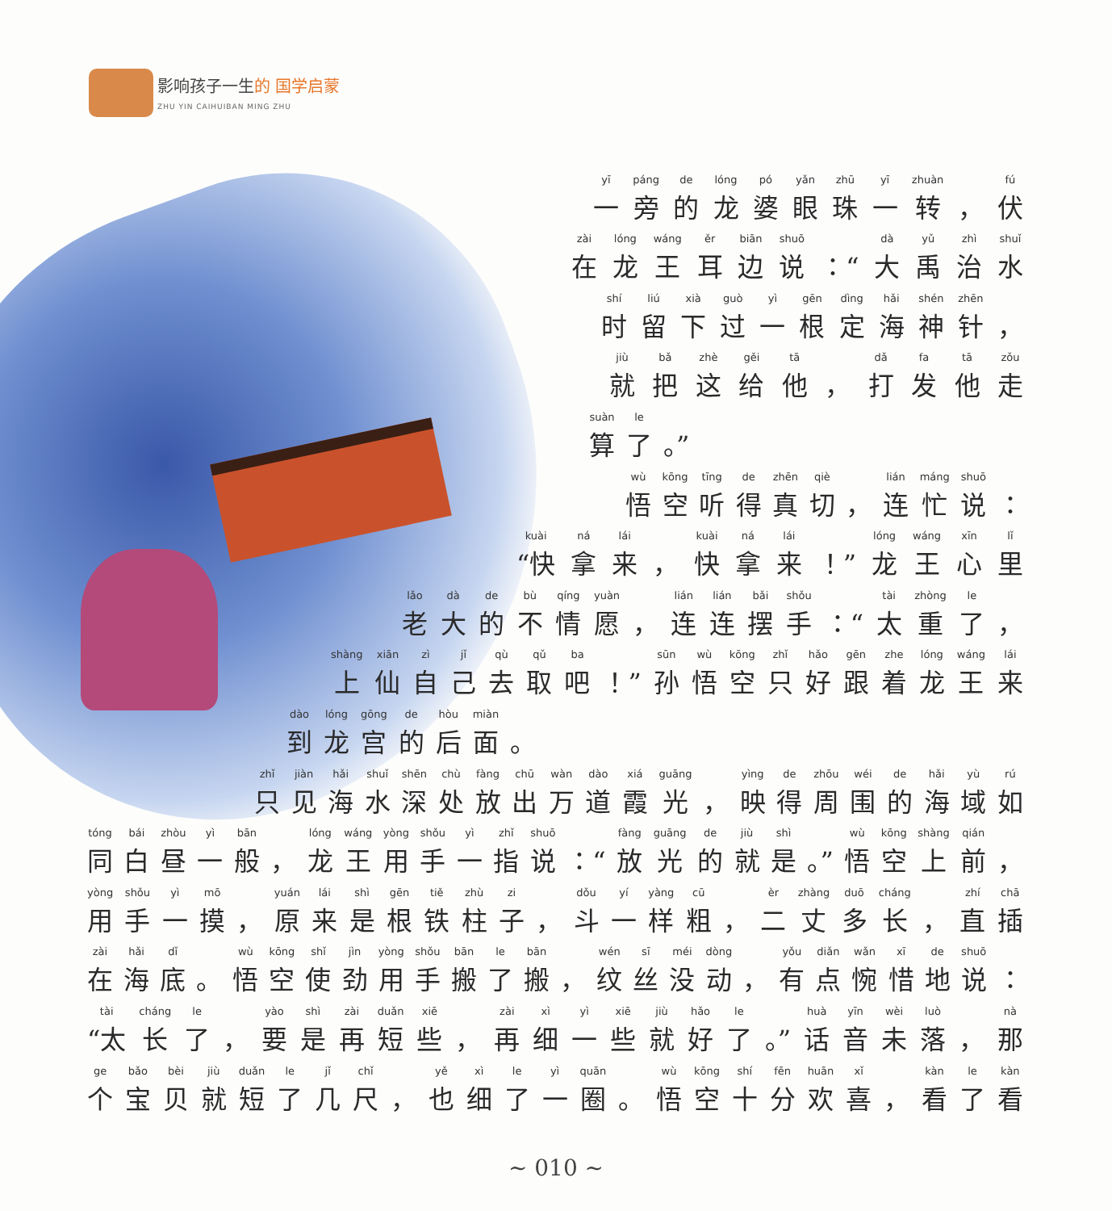影响孩子一生的 国学启蒙
ZHU YIN CAIHUIBAN MING ZHU
一旁的龙婆眼珠一转 ，伏
在龙王耳边说 ：“大禹治水
时留下过一根定海神针 ，
就把这给他 ，打发他走
算了 。”
悟空听得真切 ，连忙说 ：
“快 拿来 ，快拿来 ！”龙王心里
老大的不情愿 ，连连摆手 ：“太重了 ，
上仙自己去取吧 ！”孙悟空只好跟着龙王来
到龙宫的后面 。
只见海水深处放出万道霞光 ，映得周围的海域如
同白昼一般 ，龙王用手一指说 ：“放光的就是 。”悟空上前 ，
用手一摸 ，原来是根铁柱子 ，斗一样粗 ，二丈多长 ，直插
在海底 。悟空使劲用手搬了搬 ，纹丝没动 ，有点惋惜地说 ：
“太 长了 ，要是再短些 ，再细一些就好了 。”话音未落 ，那
个宝贝就短了几尺 ，也细了一圈 。悟空十分欢喜 ，看了看
~ 010 ~